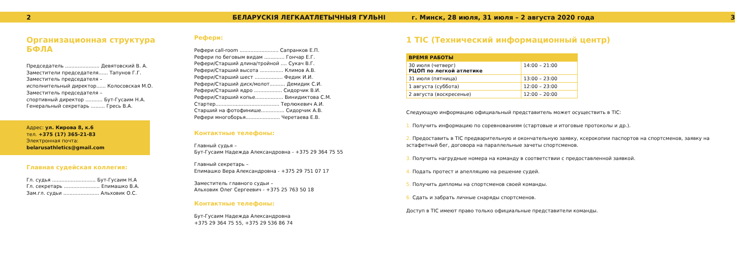2 БЕЛАРУСКІЯ ЛЕГКААТЛЕТЫЧНЫЯ ГУЛЬНІ г. Минск, 28 июля, 31 июля – 2 августа 2020 года 3
Организационная структура БФЛА
Председатель ...................... Девятовский В. А.
Заместители председателя...... Тапунов Г.Г.
Заместитель председателя –
исполнительный директор...... Колосовская М.О.
Заместитель председателя –
спортивный директор ........... Бут-Гусаим Н.А.
Генеральный секретарь ......... Гресь В.А.
Адрес: ул. Кирова 8, к.6
тел. +375 (17) 365-21-83
Электронная почта: belarusathletics@gmail.com
Главная судейская коллегия:
Гл. судья ............................ Бут-Гусаим Н.А
Гл. секретарь ....................... Епимашко В.А.
Зам.гл. судьи ....................... Альховик О.С.
Рефери:
Рефери call-room ......................... Сапранков Е.П.
Рефери по беговым видам ............. Гончар Е.Г.
Рефери/Старший длина/тройной .... Сукач В.Г.
Рефери/Старший высота ............... Климов А.В.
Рефери/Старший шест .................. Федик И.И.
Рефери/Старший диск/молот.......... Демидик С.И.
Рефери/Старший ядро .................. Сидорчик В.И.
Рефери/Старший копье.................. Винидиктова С.М.
Стартер......................................... Терлюкевич А.И.
Старший на фотофинише............... Сидорчик А.В.
Рефери многоборья...................... Черетаева Е.В.
Контактные телефоны:
Главный судья –
Бут-Гусаим Надежда Александровна - +375 29 364 75 55
Главный секретарь –
Епимашко Вера Александровна - +375 29 751 07 17
Заместитель главного судьи –
Альховик Олег Сергеевич - +375 25 763 50 18
Контактные телефоны:
Бут-Гусаим Надежда Александровна
+375 29 364 75 55, +375 29 536 86 74
1 TIC (Технический информационный центр)
| ВРЕМЯ РАБОТЫ | |
| --- | --- |
| 30 июля (четверг) РЦОП по легкой атлетике | 14:00 – 21:00 |
| 31 июля (пятница) | 13:00 – 23:00 |
| 1 августа (суббота) | 12:00 – 23:00 |
| 2 августа (воскресенье) | 12:00 – 20:00 |
Следующую информацию официальный представитель может осуществить в TIC:
1. Получить информацию по соревнованиям (стартовые и итоговые протоколы и др.).
2. Предоставить в TIC предварительную и окончательную заявку, ксерокопии паспортов на спортсменов, заявку на эстафетный бег, договора на параллельные зачеты спортсменов.
3. Получить нагрудные номера на команду в соответствии с предоставленной заявкой.
4. Подать протест и апелляцию на решение судей.
5. Получить дипломы на спортсменов своей команды.
6. Сдать и забрать личные снаряды спортсменов.
Доступ в TIC имеют право только официальные представители команды.